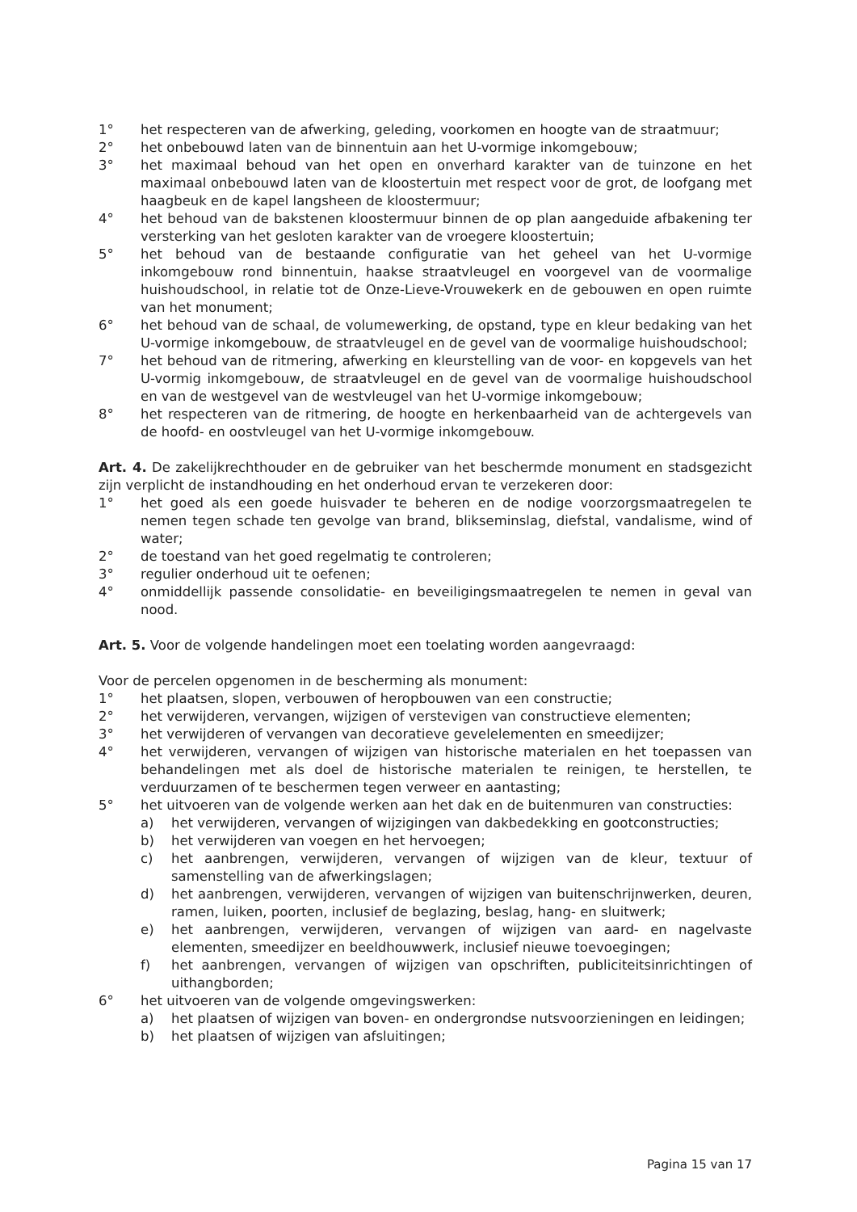1° het respecteren van de afwerking, geleding, voorkomen en hoogte van de straatmuur;
2° het onbebouwd laten van de binnentuin aan het U-vormige inkomgebouw;
3° het maximaal behoud van het open en onverhard karakter van de tuinzone en het maximaal onbebouwd laten van de kloostertuin met respect voor de grot, de loofgang met haagbeuk en de kapel langsheen de kloostermuur;
4° het behoud van de bakstenen kloostermuur binnen de op plan aangeduide afbakening ter versterking van het gesloten karakter van de vroegere kloostertuin;
5° het behoud van de bestaande configuratie van het geheel van het U-vormige inkomgebouw rond binnentuin, haakse straatvleugel en voorgevel van de voormalige huishoudschool, in relatie tot de Onze-Lieve-Vrouwekerk en de gebouwen en open ruimte van het monument;
6° het behoud van de schaal, de volumewerking, de opstand, type en kleur bedaking van het U-vormige inkomgebouw, de straatvleugel en de gevel van de voormalige huishoudschool;
7° het behoud van de ritmering, afwerking en kleurstelling van de voor- en kopgevels van het U-vormig inkomgebouw, de straatvleugel en de gevel van de voormalige huishoudschool en van de westgevel van de westvleugel van het U-vormige inkomgebouw;
8° het respecteren van de ritmering, de hoogte en herkenbaarheid van de achtergevels van de hoofd- en oostvleugel van het U-vormige inkomgebouw.
Art. 4. De zakelijkrechthouder en de gebruiker van het beschermde monument en stadsgezicht zijn verplicht de instandhouding en het onderhoud ervan te verzekeren door:
1° het goed als een goede huisvader te beheren en de nodige voorzorgsmaatregelen te nemen tegen schade ten gevolge van brand, blikseminslag, diefstal, vandalisme, wind of water;
2° de toestand van het goed regelmatig te controleren;
3° regulier onderhoud uit te oefenen;
4° onmiddellijk passende consolidatie- en beveiligingsmaatregelen te nemen in geval van nood.
Art. 5. Voor de volgende handelingen moet een toelating worden aangevraagd:
Voor de percelen opgenomen in de bescherming als monument:
1° het plaatsen, slopen, verbouwen of heropbouwen van een constructie;
2° het verwijderen, vervangen, wijzigen of verstevigen van constructieve elementen;
3° het verwijderen of vervangen van decoratieve gevelelementen en smeedijzer;
4° het verwijderen, vervangen of wijzigen van historische materialen en het toepassen van behandelingen met als doel de historische materialen te reinigen, te herstellen, te verduurzamen of te beschermen tegen verweer en aantasting;
5° het uitvoeren van de volgende werken aan het dak en de buitenmuren van constructies:
a) het verwijderen, vervangen of wijzigingen van dakbedekking en gootconstructies;
b) het verwijderen van voegen en het hervoegen;
c) het aanbrengen, verwijderen, vervangen of wijzigen van de kleur, textuur of samenstelling van de afwerkingslagen;
d) het aanbrengen, verwijderen, vervangen of wijzigen van buitenschrijnwerken, deuren, ramen, luiken, poorten, inclusief de beglazing, beslag, hang- en sluitwerk;
e) het aanbrengen, verwijderen, vervangen of wijzigen van aard- en nagelvaste elementen, smeedijzer en beeldhouwwerk, inclusief nieuwe toevoegingen;
f) het aanbrengen, vervangen of wijzigen van opschriften, publiciteitsinrichtingen of uithangborden;
6° het uitvoeren van de volgende omgevingswerken:
a) het plaatsen of wijzigen van boven- en ondergrondse nutsvoorzieningen en leidingen;
b) het plaatsen of wijzigen van afsluitingen;
Pagina 15 van 17